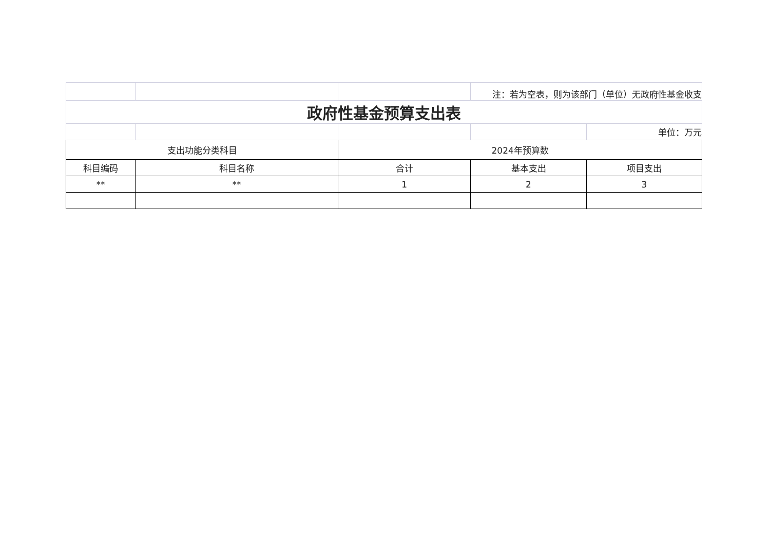| | | | 注：若为空表，则为该部门（单位）无政府性基金收支 | |
| 政府性基金预算支出表 | | | | |
| | | | | 单位：万元 |
| 支出功能分类科目 | | 2024年预算数 | | |
| 科目编码 | 科目名称 | 合计 | 基本支出 | 项目支出 |
| ** | ** | 1 | 2 | 3 |